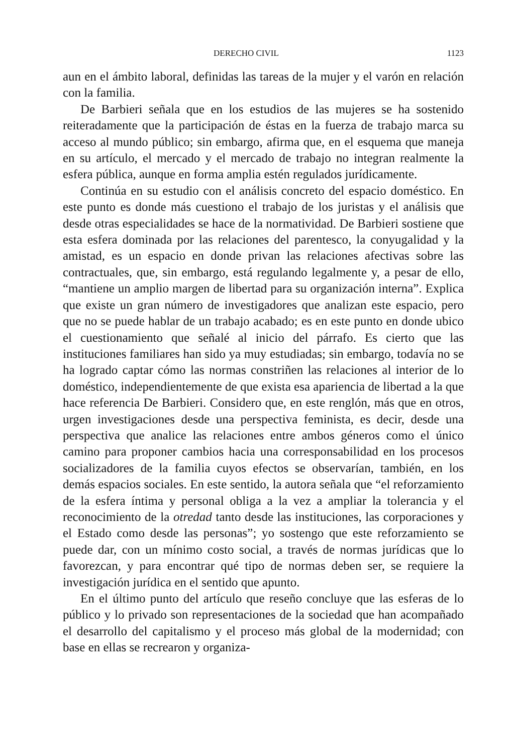DERECHO CIVIL 1123
aun en el ámbito laboral, definidas las tareas de la mujer y el varón en relación con la familia.
De Barbieri señala que en los estudios de las mujeres se ha sostenido reiteradamente que la participación de éstas en la fuerza de trabajo marca su acceso al mundo público; sin embargo, afirma que, en el esquema que maneja en su artículo, el mercado y el mercado de trabajo no integran realmente la esfera pública, aunque en forma amplia estén regulados jurídicamente.
Continúa en su estudio con el análisis concreto del espacio doméstico. En este punto es donde más cuestiono el trabajo de los juristas y el análisis que desde otras especialidades se hace de la normatividad. De Barbieri sostiene que esta esfera dominada por las relaciones del parentesco, la conyugalidad y la amistad, es un espacio en donde privan las relaciones afectivas sobre las contractuales, que, sin embargo, está regulando legalmente y, a pesar de ello, “mantiene un amplio margen de libertad para su organización interna”. Explica que existe un gran número de investigadores que analizan este espacio, pero que no se puede hablar de un trabajo acabado; es en este punto en donde ubico el cuestionamiento que señalé al inicio del párrafo. Es cierto que las instituciones familiares han sido ya muy estudiadas; sin embargo, todavía no se ha logrado captar cómo las normas constriñen las relaciones al interior de lo doméstico, independientemente de que exista esa apariencia de libertad a la que hace referencia De Barbieri. Considero que, en este renglón, más que en otros, urgen investigaciones desde una perspectiva feminista, es decir, desde una perspectiva que analice las relaciones entre ambos géneros como el único camino para proponer cambios hacia una corresponsabilidad en los procesos socializadores de la familia cuyos efectos se observarían, también, en los demás espacios sociales. En este sentido, la autora señala que “el reforzamiento de la esfera íntima y personal obliga a la vez a ampliar la tolerancia y el reconocimiento de la otredad tanto desde las instituciones, las corporaciones y el Estado como desde las personas”; yo sostengo que este reforzamiento se puede dar, con un mínimo costo social, a través de normas jurídicas que lo favorezcan, y para encontrar qué tipo de normas deben ser, se requiere la investigación jurídica en el sentido que apunto.
En el último punto del artículo que reseño concluye que las esferas de lo público y lo privado son representaciones de la sociedad que han acompañado el desarrollo del capitalismo y el proceso más global de la modernidad; con base en ellas se recrearon y organiza-